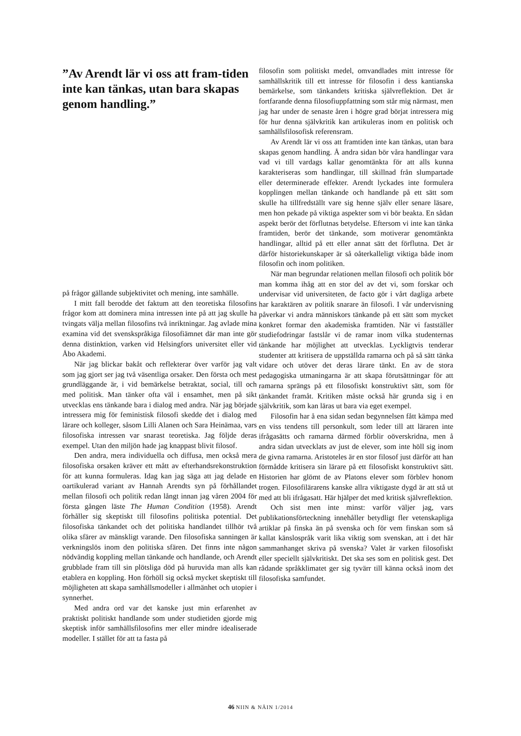”Av Arendt lär vi oss att fram-tiden inte kan tänkas, utan bara skapas genom handling.”
på frågor gällande subjektivitet och mening, inte samhälle.
I mitt fall berodde det faktum att den teoretiska filosofins frågor kom att dominera mina intressen inte på att jag skulle ha tvingats välja mellan filosofins två inriktningar. Jag avlade mina examina vid det svenskspråkiga filosofiämnet där man inte gör denna distinktion, varken vid Helsingfors universitet eller vid Åbo Akademi.
När jag blickar bakåt och reflekterar över varför jag valt som jag gjort ser jag två väsentliga orsaker. Den första och mest grundläggande är, i vid bemärkelse betraktat, social, till och med politisk. Man tänker ofta väl i ensamhet, men på sikt utvecklas ens tänkande bara i dialog med andra. När jag började intressera mig för feministisk filosofi skedde det i dialog med lärare och kolleger, såsom Lilli Alanen och Sara Heinämaa, vars filosofiska intressen var snarast teoretiska. Jag följde deras exempel. Utan den miljön hade jag knappast blivit filosof.
Den andra, mera individuella och diffusa, men också mera filosofiska orsaken kräver ett mått av efterhandsrekonstruktion för att kunna formuleras. Idag kan jag säga att jag delade en oartikulerad variant av Hannah Arendts syn på förhållandet mellan filosofi och politik redan långt innan jag våren 2004 för första gången läste The Human Condition (1958). Arendt förhåller sig skeptiskt till filosofins politiska potential. Det filosofiska tänkandet och det politiska handlandet tillhör två olika sfärer av mänskligt varande. Den filosofiska sanningen är verkningslös inom den politiska sfären. Det finns inte någon nödvändig koppling mellan tänkande och handlande, och Arendt grubblade fram till sin plötsliga död på huruvida man alls kan etablera en koppling. Hon förhöll sig också mycket skeptiskt till möjligheten att skapa samhällsmodeller i allmänhet och utopier i synnerhet.
Med andra ord var det kanske just min erfarenhet av praktiskt politiskt handlande som under studietiden gjorde mig skeptisk inför samhällsfilosofins mer eller mindre idealiserade modeller. I stället för att ta fasta på
filosofin som politiskt medel, omvandlades mitt intresse för samhällskritik till ett intresse för filosofin i dess kantianska bemärkelse, som tänkandets kritiska självreflektion. Det är fortfarande denna filosofiuppfattning som står mig närmast, men jag har under de senaste åren i högre grad börjat intressera mig för hur denna självkritik kan artikuleras inom en politisk och samhällsfilosofisk referensram.
Av Arendt lär vi oss att framtiden inte kan tänkas, utan bara skapas genom handling. Å andra sidan bör våra handlingar vara vad vi till vardags kallar genomtänkta för att alls kunna karakteriseras som handlingar, till skillnad från slumpartade eller determinerade effekter. Arendt lyckades inte formulera kopplingen mellan tänkande och handlande på ett sätt som skulle ha tillfredställt vare sig henne själv eller senare läsare, men hon pekade på viktiga aspekter som vi bör beakta. En sådan aspekt berör det förflutnas betydelse. Eftersom vi inte kan tänka framtiden, berör det tänkande, som motiverar genomtänkta handlingar, alltid på ett eller annat sätt det förflutna. Det är därför historiekunskaper är så oåterkalleligt viktiga både inom filosofin och inom politiken.
När man begrundar relationen mellan filosofi och politik bör man komma ihåg att en stor del av det vi, som forskar och undervisar vid universiteten, de facto gör i vårt dagliga arbete har karaktären av politik snarare än filosofi. I vår undervisning påverkar vi andra människors tänkande på ett sätt som mycket konkret formar den akademiska framtiden. När vi fastställer studiefodringar fastslår vi de ramar inom vilka studenternas tänkande har möjlighet att utvecklas. Lyckligtvis tenderar studenter att kritisera de uppställda ramarna och på så sätt tänka vidare och utöver det deras lärare tänkt. En av de stora pedagogiska utmaningarna är att skapa förutsättningar för att ramarna sprängs på ett filosofiskt konstruktivt sätt, som för tänkandet framåt. Kritiken måste också här grunda sig i en självkritik, som kan läras ut bara via eget exempel.
Filosofin har å ena sidan sedan begynnelsen fått kämpa med en viss tendens till personkult, som leder till att läraren inte ifrågasätts och ramarna därmed förblir oöverskridna, men å andra sidan utvecklats av just de elever, som inte höll sig inom de givna ramarna. Aristoteles är en stor filosof just därför att han förmådde kritisera sin lärare på ett filosofiskt konstruktivt sätt. Historien har glömt de av Platons elever som förblev honom trogen. Filosofilärarens kanske allra viktigaste dygd är att stå ut med att bli ifrågasatt. Här hjälper det med kritisk självreflektion.
Och sist men inte minst: varför väljer jag, vars publikationsförteckning innehåller betydligt fler vetenskapliga artiklar på finska än på svenska och för vem finskan som så kallat känslospråk varit lika viktig som svenskan, att i det här sammanhanget skriva på svenska? Valet är varken filosofiskt eller speciellt självkritiskt. Det ska ses som en politisk gest. Det rådande språkklimatet ger sig tyvärr till känna också inom det filosofiska samfundet.
46 NIIN & NÄIN 1/2014